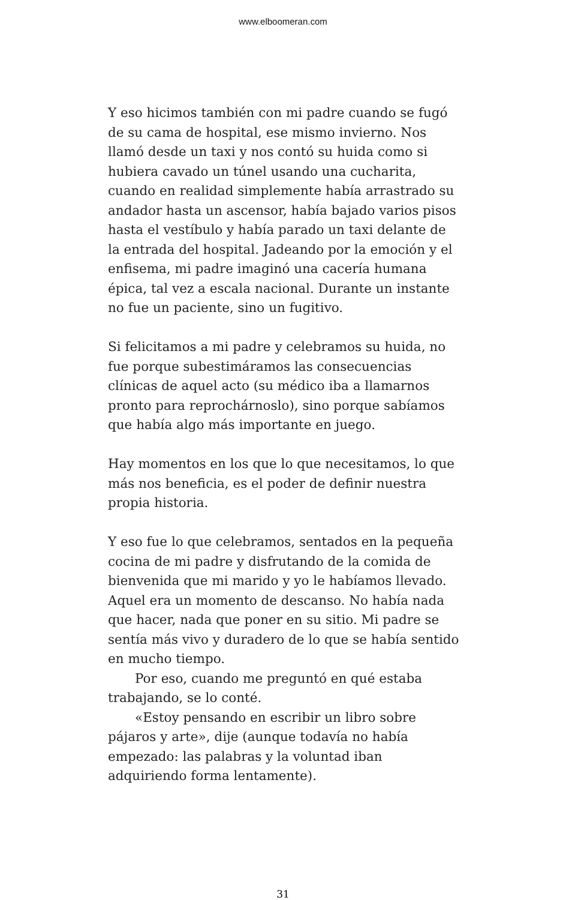www.elboomeran.com
Y eso hicimos también con mi padre cuando se fugó de su cama de hospital, ese mismo invierno. Nos llamó desde un taxi y nos contó su huida como si hubiera cavado un túnel usando una cucharita, cuando en realidad simplemente había arrastrado su andador hasta un ascensor, había bajado varios pisos hasta el vestíbulo y había parado un taxi delante de la entrada del hospital. Jadeando por la emoción y el enfisema, mi padre imaginó una cacería humana épica, tal vez a escala nacional. Durante un instante no fue un paciente, sino un fugitivo.
Si felicitamos a mi padre y celebramos su huida, no fue porque subestimáramos las consecuencias clínicas de aquel acto (su médico iba a llamarnos pronto para reprochárnoslo), sino porque sabíamos que había algo más importante en juego.
Hay momentos en los que lo que necesitamos, lo que más nos beneficia, es el poder de definir nuestra propia historia.
Y eso fue lo que celebramos, sentados en la pequeña cocina de mi padre y disfrutando de la comida de bienvenida que mi marido y yo le habíamos llevado. Aquel era un momento de descanso. No había nada que hacer, nada que poner en su sitio. Mi padre se sentía más vivo y duradero de lo que se había sentido en mucho tiempo.
Por eso, cuando me preguntó en qué estaba trabajando, se lo conté.
«Estoy pensando en escribir un libro sobre pájaros y arte», dije (aunque todavía no había empezado: las palabras y la voluntad iban adquiriendo forma lentamente).
31